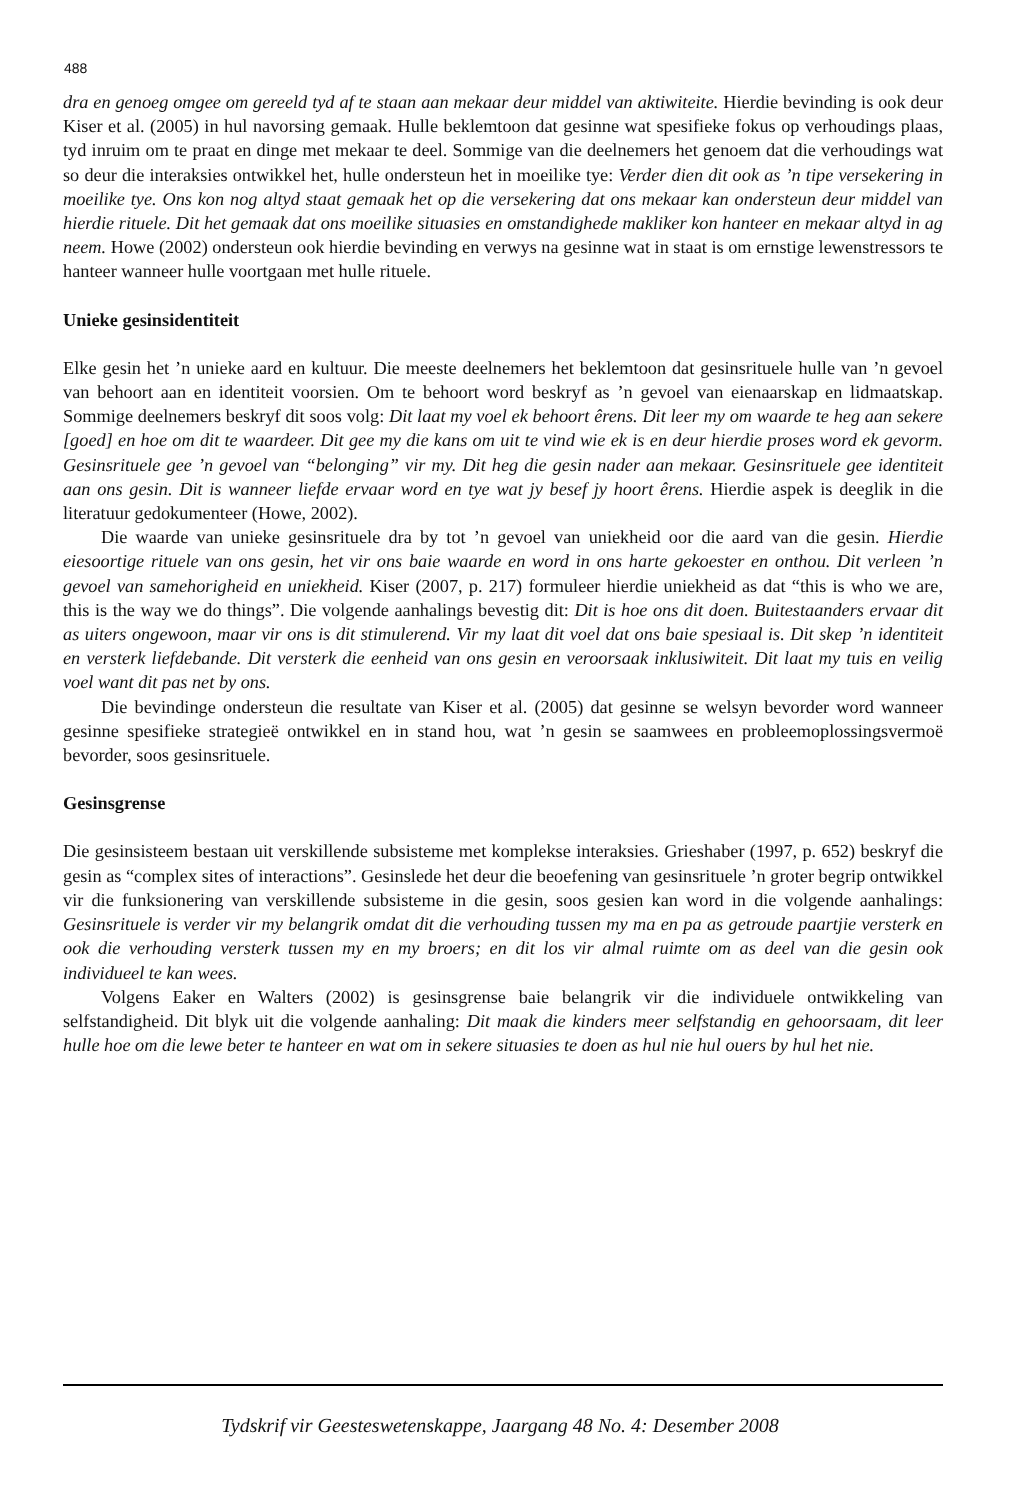488
dra en genoeg omgee om gereeld tyd af te staan aan mekaar deur middel van aktiwiteite. Hierdie bevinding is ook deur Kiser et al. (2005) in hul navorsing gemaak. Hulle beklemtoon dat gesinne wat spesifieke fokus op verhoudings plaas, tyd inruim om te praat en dinge met mekaar te deel. Sommige van die deelnemers het genoem dat die verhoudings wat so deur die interaksies ontwikkel het, hulle ondersteun het in moeilike tye: Verder dien dit ook as ’n tipe versekering in moeilike tye. Ons kon nog altyd staat gemaak het op die versekering dat ons mekaar kan ondersteun deur middel van hierdie rituele. Dit het gemaak dat ons moeilike situasies en omstandighede makliker kon hanteer en mekaar altyd in ag neem. Howe (2002) ondersteun ook hierdie bevinding en verwys na gesinne wat in staat is om ernstige lewenstressors te hanteer wanneer hulle voortgaan met hulle rituele.
Unieke gesinsidentiteit
Elke gesin het ’n unieke aard en kultuur. Die meeste deelnemers het beklemtoon dat gesinsrituele hulle van ’n gevoel van behoort aan en identiteit voorsien. Om te behoort word beskryf as ’n gevoel van eienaarskap en lidmaatskap. Sommige deelnemers beskryf dit soos volg: Dit laat my voel ek behoort êrens. Dit leer my om waarde te heg aan sekere [goed] en hoe om dit te waardeer. Dit gee my die kans om uit te vind wie ek is en deur hierdie proses word ek gevorm. Gesinsrituele gee ’n gevoel van “belonging” vir my. Dit heg die gesin nader aan mekaar. Gesinsrituele gee identiteit aan ons gesin. Dit is wanneer liefde ervaar word en tye wat jy besef jy hoort êrens. Hierdie aspek is deeglik in die literatuur gedokumenteer (Howe, 2002).
Die waarde van unieke gesinsrituele dra by tot ’n gevoel van uniekheid oor die aard van die gesin. Hierdie eiesoortige rituele van ons gesin, het vir ons baie waarde en word in ons harte gekoester en onthou. Dit verleen ’n gevoel van samehorigheid en uniekheid. Kiser (2007, p. 217) formuleer hierdie uniekheid as dat “this is who we are, this is the way we do things”. Die volgende aanhalings bevestig dit: Dit is hoe ons dit doen. Buitestaanders ervaar dit as uiters ongewoon, maar vir ons is dit stimulerend. Vir my laat dit voel dat ons baie spesiaal is. Dit skep ’n identiteit en versterk liefdebande. Dit versterk die eenheid van ons gesin en veroorsaak inklusiwiteit. Dit laat my tuis en veilig voel want dit pas net by ons.
Die bevindinge ondersteun die resultate van Kiser et al. (2005) dat gesinne se welsyn bevorder word wanneer gesinne spesifieke strategieë ontwikkel en in stand hou, wat ’n gesin se saamwees en probleemoplossingsvermoë bevorder, soos gesinsrituele.
Gesinsgrense
Die gesinsisteem bestaan uit verskillende subsisteme met komplekse interaksies. Grieshaber (1997, p. 652) beskryf die gesin as “complex sites of interactions”. Gesinslede het deur die beoefening van gesinsrituele ’n groter begrip ontwikkel vir die funksionering van verskillende subsisteme in die gesin, soos gesien kan word in die volgende aanhalings: Gesinsrituele is verder vir my belangrik omdat dit die verhouding tussen my ma en pa as getroude paartjie versterk en ook die verhouding versterk tussen my en my broers; en dit los vir almal ruimte om as deel van die gesin ook individueel te kan wees.
Volgens Eaker en Walters (2002) is gesinsgrense baie belangrik vir die individuele ontwikkeling van selfstandigheid. Dit blyk uit die volgende aanhaling: Dit maak die kinders meer selfstandig en gehoorsaam, dit leer hulle hoe om die lewe beter te hanteer en wat om in sekere situasies te doen as hul nie hul ouers by hul het nie.
Tydskrif vir Geesteswetenskappe, Jaargang 48 No. 4: Desember 2008